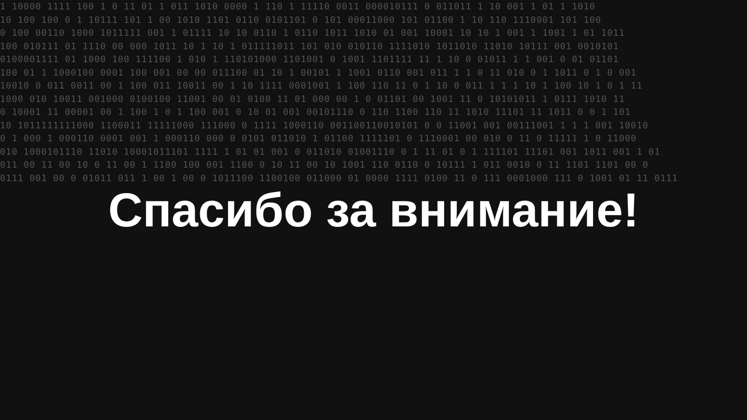1 10000 1111 100 1 0 11 01 1 011 1010 0000 1 110 1 11110 0011 000010111 0 011011 1 10 001 1 01 1 1010 10 100 100 0 1 10111 101 1 00 1010 1101 0110 0101101 0 101 00011000 101 01100 1 10 110 1110001 101 100 0 100 00110 1000 1011111 001 1 01111 10 10 0110 1 0110 1011 1010 01 001 10001 10 10 1 001 1 1001 1 01 1011 100 010111 01 1110 00 000 1011 10 1 10 1 011111011 101 010 010110 1111010 1011010 11010 10111 001 0010101 0100001111 01 1000 100 111100 1 010 1 110101000 1101001 0 1001 1101111 11 1 10 0 01011 1 1 001 0 01 01101 100 01 1 1000100 0001 100 001 00 00 011100 01 10 1 00101 1 1001 0110 001 011 1 1 0 11 010 0 1 1011 0 1 0 001 10010 0 011 0011 00 1 100 011 10011 00 1 10 1111 0001001 1 100 110 11 0 1 10 0 011 1 1 1 10 1 100 10 1 0 1 11 1000 010 10011 001000 0100100 11001 00 01 0100 11 01 000 00 1 0 01101 00 1001 11 0 10101011 1 0111 1010 11 0 10001 11 00001 00 1 100 1 0 1 100 001 0 10 01 001 00101110 0 110 1100 110 11 1010 11101 11 1011 0 0 1 101 10 1011111111000 1100011 11111000 111000 0 1111 1000110 001100110010101 0 0 11001 001 00111001 1 1 1 001 10010 0 1 000 1 000110 0001 001 1 000110 000 0 0101 011010 1 01100 1111101 0 1110001 00 010 0 11 0 11111 1 0 11000 010 1000101110 11010 10001011101 1111 1 01 01 001 0 011010 01001110 0 1 11 01 0 1 111101 11101 001 1011 001 1 01 011 00 11 00 10 0 11 00 1 1100 100 001 1100 0 10 11 00 10 1001 110 0110 0 10111 1 011 0010 0 11 1101 1101 00 0 0111 001 00 0 01011 011 1 00 1 00 0 1011100 1100100 011000 01 0000 1111 0100 11 0 111 0001000 111 0 1001 01 11 0111
Спасибо за внимание!